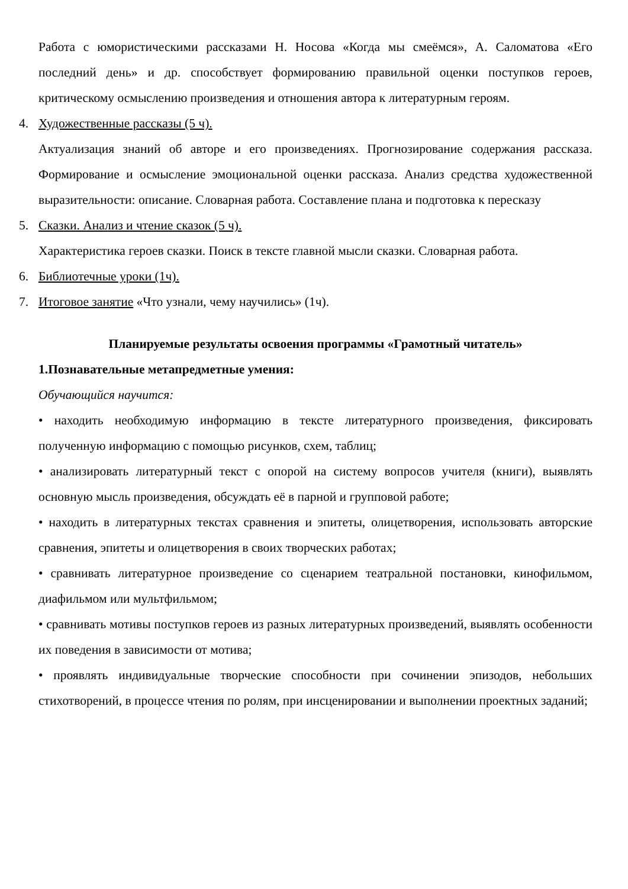Работа с юмористическими рассказами Н. Носова «Когда мы смеёмся», А. Саломатова «Его последний день» и др. способствует формированию правильной оценки поступков героев, критическому осмыслению произведения и отношения автора к литературным героям.
4. Художественные рассказы (5 ч).
Актуализация знаний об авторе и его произведениях. Прогнозирование содержания рассказа. Формирование и осмысление эмоциональной оценки рассказа. Анализ средства художественной выразительности: описание. Словарная работа. Составление плана и подготовка к пересказу
5. Сказки. Анализ и чтение сказок (5 ч).
Характеристика героев сказки. Поиск в тексте главной мысли сказки. Словарная работа.
6. Библиотечные уроки (1ч).
7. Итоговое занятие «Что узнали, чему научились» (1ч).
Планируемые результаты освоения программы «Грамотный читатель»
1.Познавательные метапредметные умения:
Обучающийся научится:
• находить необходимую информацию в тексте литературного произведения, фиксировать полученную информацию с помощью рисунков, схем, таблиц;
• анализировать литературный текст с опорой на систему вопросов учителя (книги), выявлять основную мысль произведения, обсуждать её в парной и групповой работе;
• находить в литературных текстах сравнения и эпитеты, олицетворения, использовать авторские сравнения, эпитеты и олицетворения в своих творческих работах;
• сравнивать литературное произведение со сценарием театральной постановки, кинофильмом, диафильмом или мультфильмом;
• сравнивать мотивы поступков героев из разных литературных произведений, выявлять особенности их поведения в зависимости от мотива;
• проявлять индивидуальные творческие способности при сочинении эпизодов, небольших стихотворений, в процессе чтения по ролям, при инсценировании и выполнении проектных заданий;